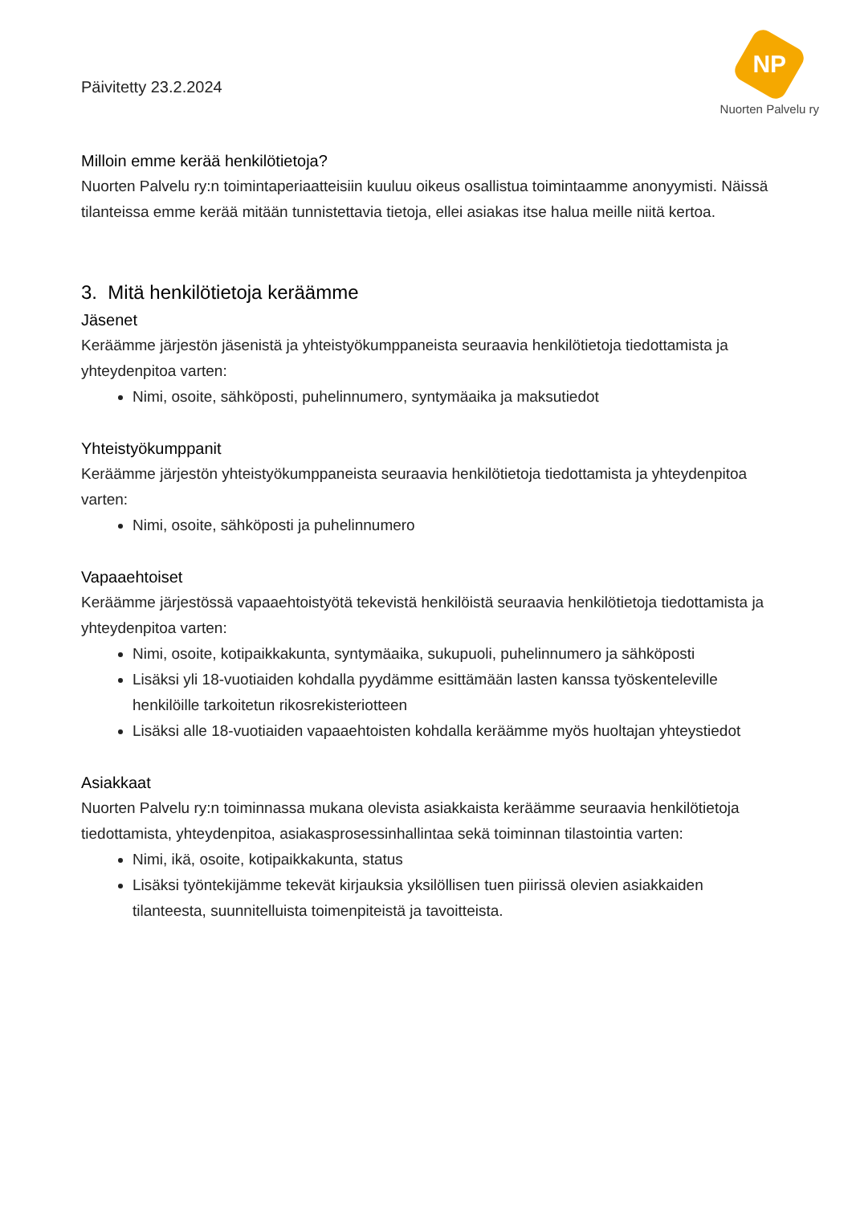Päivitetty 23.2.2024
NP
Nuorten Palvelu ry
Milloin emme kerää henkilötietoja?
Nuorten Palvelu ry:n toimintaperiaatteisiin kuuluu oikeus osallistua toimintaamme anonyymisti. Näissä tilanteissa emme kerää mitään tunnistettavia tietoja, ellei asiakas itse halua meille niitä kertoa.
3. Mitä henkilötietoja keräämme
Jäsenet
Keräämme järjestön jäsenistä ja yhteistyökumppaneista seuraavia henkilötietoja tiedottamista ja yhteydenpitoa varten:
Nimi, osoite, sähköposti, puhelinnumero, syntymäaika ja maksutiedot
Yhteistyökumppanit
Keräämme järjestön yhteistyökumppaneista seuraavia henkilötietoja tiedottamista ja yhteydenpitoa varten:
Nimi, osoite, sähköposti ja puhelinnumero
Vapaaehtoiset
Keräämme järjestössä vapaaehtoistyötä tekevistä henkilöistä seuraavia henkilötietoja tiedottamista ja yhteydenpitoa varten:
Nimi, osoite, kotipaikkakunta, syntymäaika, sukupuoli, puhelinnumero ja sähköposti
Lisäksi yli 18-vuotiaiden kohdalla pyydämme esittämään lasten kanssa työskenteleville henkilöille tarkoitetun rikosrekisteriotteen
Lisäksi alle 18-vuotiaiden vapaaehtoisten kohdalla keräämme myös huoltajan yhteystiedot
Asiakkaat
Nuorten Palvelu ry:n toiminnassa mukana olevista asiakkaista keräämme seuraavia henkilötietoja tiedottamista, yhteydenpitoa, asiakasprosessinhallintaa sekä toiminnan tilastointia varten:
Nimi, ikä, osoite, kotipaikkakunta, status
Lisäksi työntekijämme tekevät kirjauksia yksilöllisen tuen piirissä olevien asiakkaiden tilanteesta, suunnitelluista toimenpiteistä ja tavoitteista.